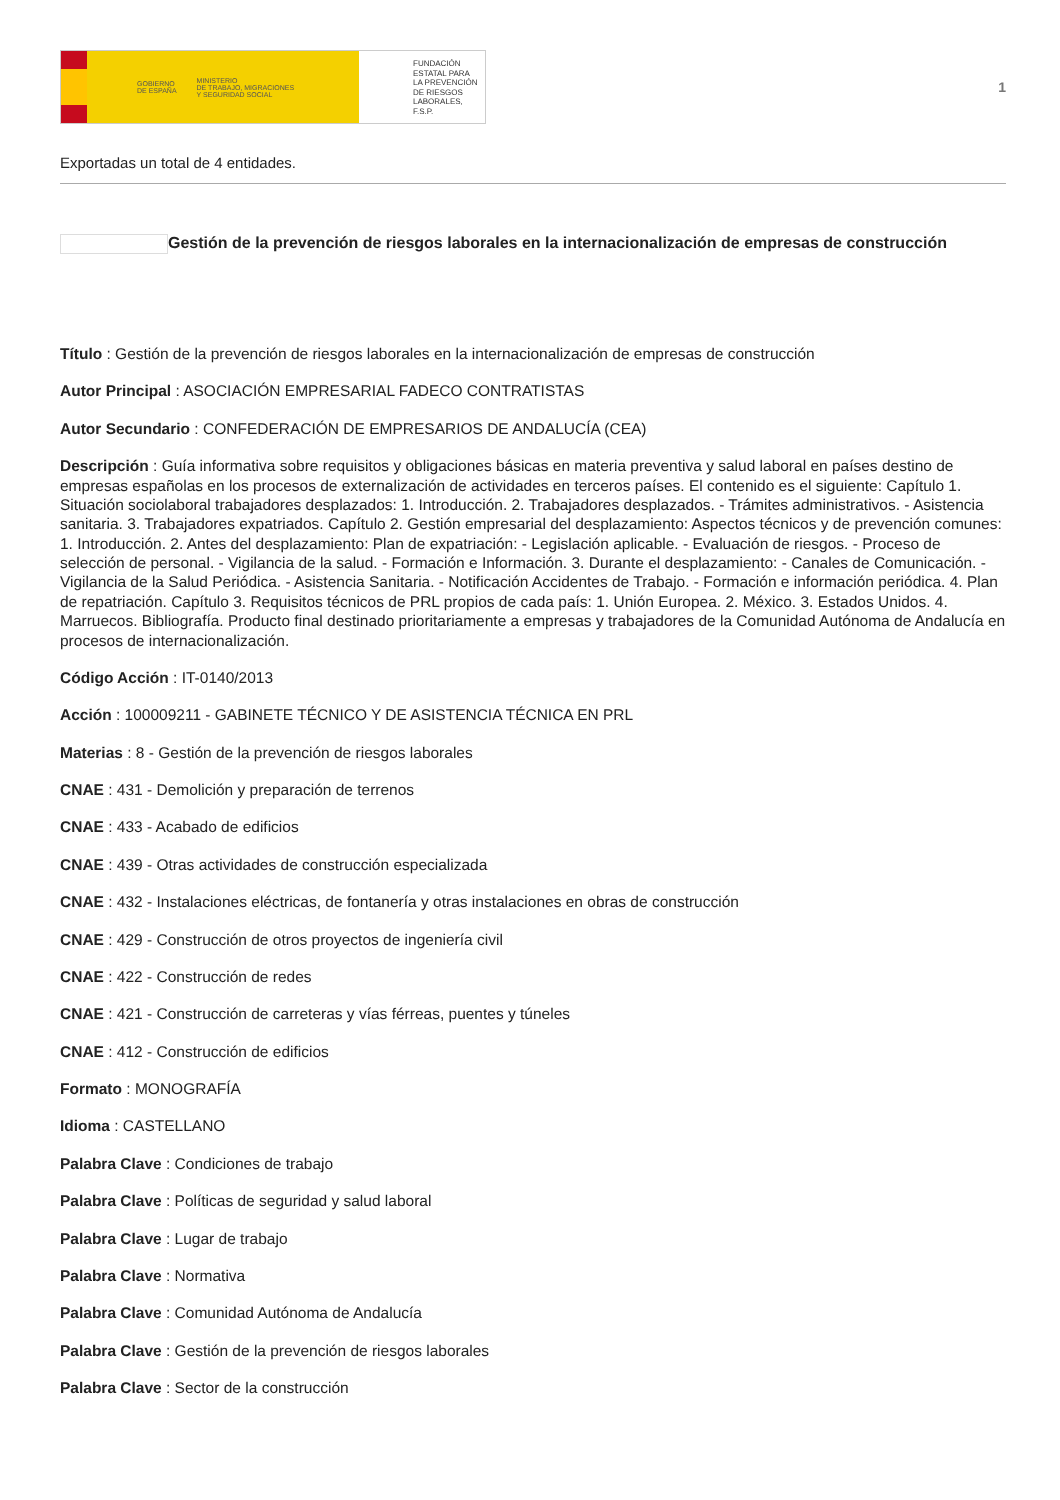GOBIERNO
DE ESPAÑA MINISTERIO
DE TRABAJO, MIGRACIONES
Y SEGURIDAD SOCIAL
FUNDACIÓN
ESTATAL PARA
LA PREVENCIÓN
DE RIESGOS
LABORALES, F.S.P.
1
Exportadas un total de 4 entidades.
Gestión de la prevención de riesgos laborales en la internacionalización de empresas de construcción
Título : Gestión de la prevención de riesgos laborales en la internacionalización de empresas de construcción
Autor Principal : ASOCIACIÓN EMPRESARIAL FADECO CONTRATISTAS
Autor Secundario : CONFEDERACIÓN DE EMPRESARIOS DE ANDALUCÍA (CEA)
Descripción : Guía informativa sobre requisitos y obligaciones básicas en materia preventiva y salud laboral en países destino de empresas españolas en los procesos de externalización de actividades en terceros países. El contenido es el siguiente: Capítulo 1. Situación sociolaboral trabajadores desplazados: 1. Introducción. 2. Trabajadores desplazados. - Trámites administrativos. - Asistencia sanitaria. 3. Trabajadores expatriados. Capítulo 2. Gestión empresarial del desplazamiento: Aspectos técnicos y de prevención comunes: 1. Introducción. 2. Antes del desplazamiento: Plan de expatriación: - Legislación aplicable. - Evaluación de riesgos. - Proceso de selección de personal. - Vigilancia de la salud. - Formación e Información. 3. Durante el desplazamiento: - Canales de Comunicación. - Vigilancia de la Salud Periódica. - Asistencia Sanitaria. - Notificación Accidentes de Trabajo. - Formación e información periódica. 4. Plan de repatriación. Capítulo 3. Requisitos técnicos de PRL propios de cada país: 1. Unión Europea. 2. México. 3. Estados Unidos. 4. Marruecos. Bibliografía. Producto final destinado prioritariamente a empresas y trabajadores de la Comunidad Autónoma de Andalucía en procesos de internacionalización.
Código Acción : IT-0140/2013
Acción : 100009211 - GABINETE TÉCNICO Y DE ASISTENCIA TÉCNICA EN PRL
Materias : 8 - Gestión de la prevención de riesgos laborales
CNAE : 431 - Demolición y preparación de terrenos
CNAE : 433 - Acabado de edificios
CNAE : 439 - Otras actividades de construcción especializada
CNAE : 432 - Instalaciones eléctricas, de fontanería y otras instalaciones en obras de construcción
CNAE : 429 - Construcción de otros proyectos de ingeniería civil
CNAE : 422 - Construcción de redes
CNAE : 421 - Construcción de carreteras y vías férreas, puentes y túneles
CNAE : 412 - Construcción de edificios
Formato : MONOGRAFÍA
Idioma : CASTELLANO
Palabra Clave : Condiciones de trabajo
Palabra Clave : Políticas de seguridad y salud laboral
Palabra Clave : Lugar de trabajo
Palabra Clave : Normativa
Palabra Clave : Comunidad Autónoma de Andalucía
Palabra Clave : Gestión de la prevención de riesgos laborales
Palabra Clave : Sector de la construcción